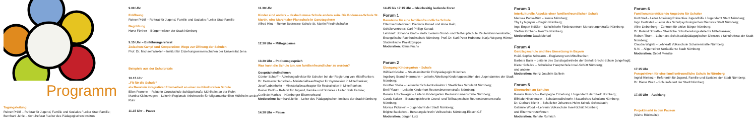Programm
Tagungsleitung
Reiner Prölß – Referat für Jugend, Familie und Soziales / Leiter Stab Familie;
Bernhard Jehle – Schulreferat / Leiter des Pädagogischen Instituts
9.00 Uhr
Eröffnung
Reiner Prölß – Referat für Jugend, Familie und Soziales / Leiter Stab Familie
Begrüßung
Horst Förther – Bürgermeister der Stadt Nürnberg
9.15 Uhr – Einführungsreferat
Zwischen Kampf und Kooperation: Wege zur Öffnung der Schulen
Prof. Dr. Michael Winkler – Institut für Erziehungswissenschaften der Universität Jena
Beispiele aus der Schulpraxis
10.15 Uhr
„Fit für die Schule“
als Baustein integrativer Elternarbeit an einer multikulturellen Schule
Ellen Fromme – Rektorin Grundschule Schlägelstraße Mühlheim an der Ruhr;
Martina Kleinewegen – Leiterin Regionale Arbeitsstelle für Migrantenfamilien Mühlheim an der Ruhr
11.15 Uhr – Pause
11.30 Uhr
Kinder sind anders – deshalb muss Schule anders sein. Die Bodensee-Schule St. Martin, eine Marchtaler-Planschule in Ganztagsform
Alfred Hinz – Rektor Bodensee-Schule St. Martin Friedrichshafen
12.30 Uhr – Mittagspause
13.30 Uhr – Podiumsgespräch
Was kann die Schule tun, um familienfreundlicher zu werden?
Gesprächsteilnehmer:
Günter Scharff – Abteilungsdirektor für Schulen bei der Regierung von Mittelfranken;
Dr. Hermann Hanschel – Ministerialbeauftragter für Gymnasien in Mittelfranken;
Josef Lobenhofer – Ministerialbeauftragter für Realschulen in Mittelfranken;
Reiner Prölß – Referat für Jugend, Familie und Soziales / Leiter Stab Familie;
Gerlinde Mathes – Nürnberger Elternverband
Moderation: Bernhard Jehle – Leiter des Pädagogischen Instituts der Stadt Nürnberg
14.30 Uhr – Pause
14.45 bis 17.15 Uhr – Gleichzeitig laufende Foren
Forum 1
Bausteine für eine familienfreundliche Schule
Elternvertreterinnen: Dietlinde Kunad und Anna Kaib;
Schülervertreter: Carl-Philipp Kunad;
Lehrkraft: Johanna Kraft – stellv. Leiterin Grund- und Teilhauptschule Reutersbrunnenstraße;
Evangelische Fachhochschule Nürnberg: Prof. Dr. Karl-Peter Hubbertz; Katja Wegeng-Hürner; Studentische Projektgruppe
Moderation: Klaus Fuchs
Forum 2
Übergang Kindergarten – Schule
Wilfried Griebel – Staatsinstitut für Frühpädagogik München;
Ingeborg Brandl-Herrmann – Leiterin Abteilung Kindertagesstätten des Jugendamtes der Stadt Nürnberg;
Günther Stolla – Leitender Schulamtsdirektor / Staatliches Schulamt Nürnberg;
Erni Pflaum – Leiterin Kinderhort Reutersbrunnenstraße Nürnberg;
Renate Littschwager – Leiterin Kindergarten Reutersbrunnenstraße Nürnberg;
Carola Kaiser – Beratungslehrerin Grund- und Teilhauptschule Reutersbrunnenstraße Nürnberg;
Monica Pickelein – Jugendamt der Stadt Nürnberg;
Brigitte Backofen – Beratungslehrerin Volksschule Nürnberg-Eibach GT
Moderation: Jürgen Lutz
Forum 3
Interkulturelle Aspekte einer familienfreundlichen Schule
Marissa Pablo-Dürr – Xenos Nürnberg;
Thy Ly Nguyen – Degrin Nürnberg;
Inge Engert-Kößler – Schulleiterin Förderzentrum Merseburgerstraße Nürnberg;
Steffen Kircher – InkuTra Nürnberg
Moderation: Dawit Mehari
Forum 4
Ganztagsschule und ihre Umsetzung in Bayern
Heidi-Sophie Schwarm – Regierung von Mittelfranken;
Barbara Baier – Leiterin des Ganztagsbetriebs der Bertolt-Brecht-Schule (angefragt);
Dieter Schulze – Schulleiter Hauptschule Insel-Schütt Nürnberg;
und andere
Moderation: Heinz Joachim Schlein
Forum 5
Elternarbeit an Schulen
Renate Rumrich – Kampagne Erziehung / Jugendamt der Stadt Nürnberg;
Elfriede Hirschmann – Schulamtsdirektorin / Staatliches Schulamt Nürnberg;
Dr. Gerhard Klenk – Schulleiter Johannes-Helm-Schule Schwabach;
Gabriele Wood – Lehrerin Volksschule Insel-Schütt Nürnberg
und Elternvertreter/innen
Moderation: Renate Rumrich
Forum 6
Familienunterstützende Angebote für Schulen
Kurt Gref – Leiter Abteilung Präventive Jugendhilfe / Jugendamt Stadt Nürnberg;
Ingo Hertzstell – Leiter des Schulpsychologischen Dienstes Stadt Nürnberg;
Aline Liebenberg – Zentrum für aktive Bürger Nürnberg;
Dr. Roland Storath – Staatliche Schulberatungsstelle für Mittelfranken;
Robert Thurn – Leiter des Schulsozialpädagogischen Dienstes / Schulreferat der Stadt Nürnberg;
Claudia Wigleb – Lehrkraft Volksschule Scharrerstraße Nürnberg
N.N. – Allgemeiner Sozialdienst Stadt Nürnberg
Moderation: Detlef Menzke
17.15 Uhr
Perspektiven für eine familienfreundliche Schule in Nürnberg
Ingrid Mielenz – Referentin für Jugend, Familie und Soziales der Stadt Nürnberg;
Dr. Dieter Wolz – Schulreferent der Stadt Nürnberg
17.45 Uhr – Ausklang
Projektmarkt in den Pausen
(Siehe Rückseite)